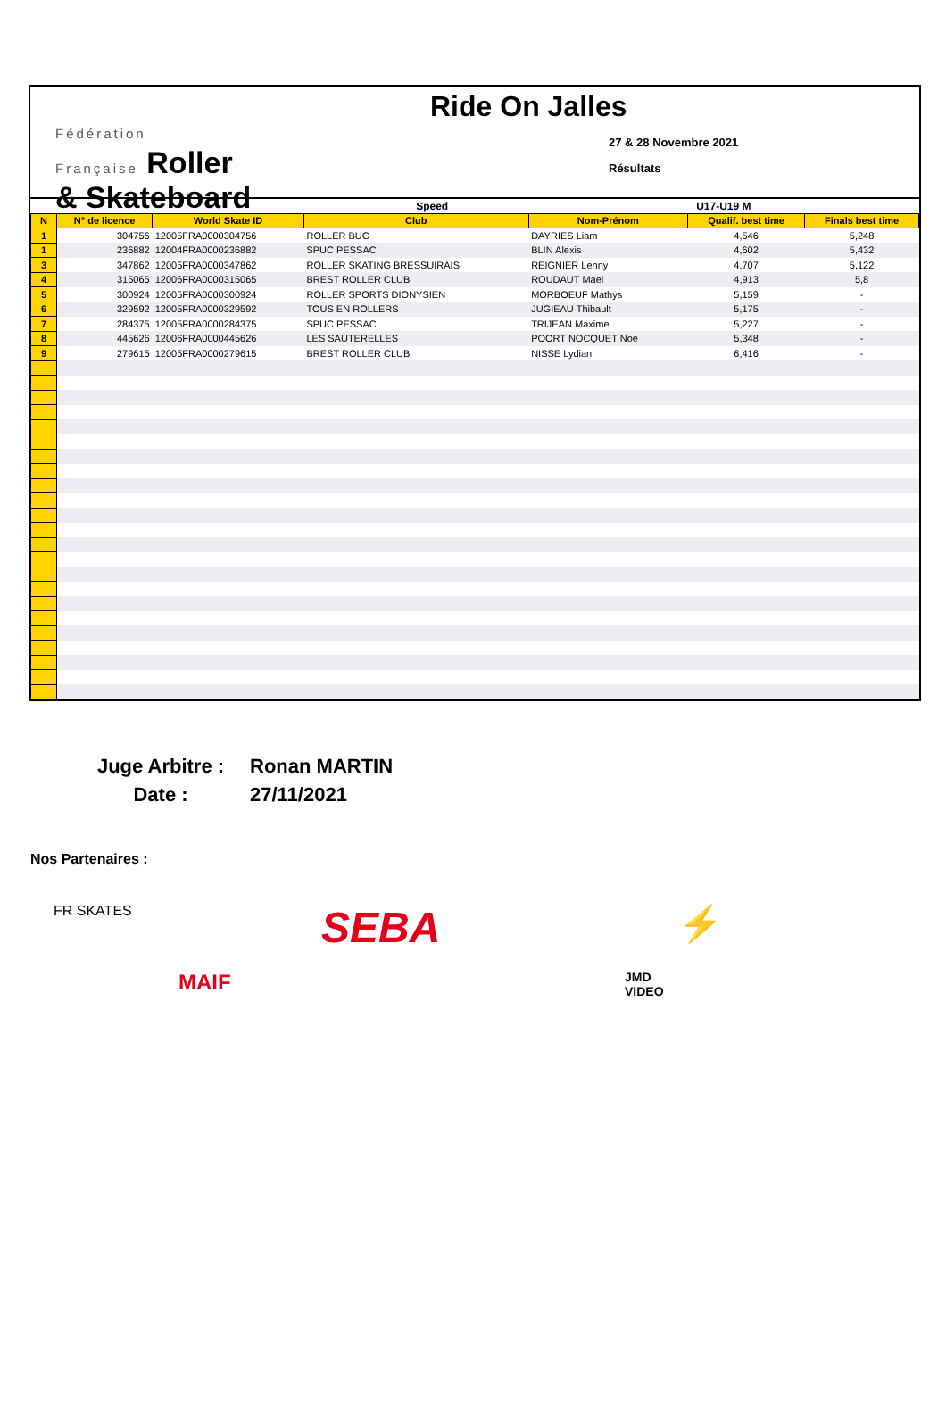Fédération
Française Roller
& Skateboard
Ride On Jalles
27 & 28 Novembre 2021
Résultats
| Speed | | | | U17-U19 M | | |
| N | N° de licence | World Skate ID | Club | Nom-Prénom | Qualif. best time | Finals best time |
| 1 | 304756 | 12005FRA0000304756 | ROLLER BUG | DAYRIES Liam | 4,546 | 5,248 |
| 1 | 236882 | 12004FRA0000236882 | SPUC PESSAC | BLIN Alexis | 4,602 | 5,432 |
| 3 | 347862 | 12005FRA0000347862 | ROLLER SKATING BRESSUIRAIS | REIGNIER Lenny | 4,707 | 5,122 |
| 4 | 315065 | 12006FRA0000315065 | BREST ROLLER CLUB | ROUDAUT Mael | 4,913 | 5,8 |
| 5 | 300924 | 12005FRA0000300924 | ROLLER SPORTS DIONYSIEN | MORBOEUF Mathys | 5,159 | - |
| 6 | 329592 | 12005FRA0000329592 | TOUS EN ROLLERS | JUGIEAU Thibault | 5,175 | - |
| 7 | 284375 | 12005FRA0000284375 | SPUC PESSAC | TRIJEAN Maxime | 5,227 | - |
| 8 | 445626 | 12006FRA0000445626 | LES SAUTERELLES | POORT NOCQUET Noe | 5,348 | - |
| 9 | 279615 | 12005FRA0000279615 | BREST ROLLER CLUB | NISSE Lydian | 6,416 | - |
Juge Arbitre :
Ronan MARTIN
Date :
27/11/2021
Nos Partenaires :
FR SKATES
SEBA
⚡
MAIF
JMD VIDEO